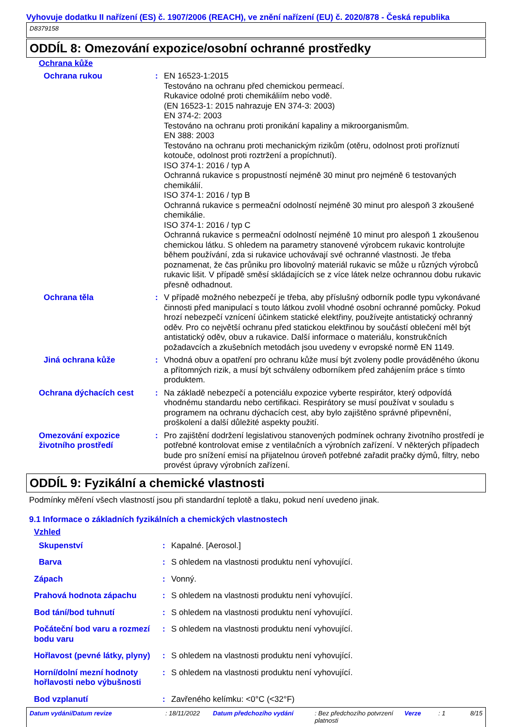Vyhovuje dodatku II nařízení (ES) č. 1907/2006 (REACH), ve znění nařízení (EU) č. 2020/878 - Česká republika
D8379158
ODDÍL 8: Omezování expozice/osobní ochranné prostředky
Ochrana kůže
Ochrana rukou : EN 16523-1:2015
Testováno na ochranu před chemickou permeací.
Rukavice odolné proti chemikáliím nebo vodě.
(EN 16523-1: 2015 nahrazuje EN 374-3: 2003)
EN 374-2: 2003
Testováno na ochranu proti pronikání kapaliny a mikroorganismům.
EN 388: 2003
Testováno na ochranu proti mechanickým rizikům (otěru, odolnost proti proříznutí kotouče, odolnost proti roztržení a propíchnutí).
ISO 374-1: 2016 / typ A
Ochranná rukavice s propustností nejméně 30 minut pro nejméně 6 testovaných chemikálií.
ISO 374-1: 2016 / typ B
Ochranná rukavice s permeační odolností nejméně 30 minut pro alespoň 3 zkoušené chemikálie.
ISO 374-1: 2016 / typ C
Ochranná rukavice s permeační odolností nejméně 10 minut pro alespoň 1 zkoušenou chemickou látku. S ohledem na parametry stanovené výrobcem rukavic kontrolujte během používání, zda si rukavice uchovávají své ochranné vlastnosti. Je třeba poznamenat, že čas průniku pro libovolný materiál rukavic se může u různých výrobců rukavic lišit. V případě směsí skládajících se z více látek nelze ochrannou dobu rukavic přesně odhadnout.
Ochrana těla : V případě možného nebezpečí je třeba, aby příslušný odborník podle typu vykonávané činnosti před manipulací s touto látkou zvolil vhodné osobní ochranné pomůcky. Pokud hrozí nebezpečí vznícení účinkem statické elektřiny, používejte antistatický ochranný oděv. Pro co největší ochranu před statickou elektřinou by součástí oblečení měl být antistatický oděv, obuv a rukavice. Další informace o materiálu, konstrukčních požadavcích a zkušebních metodách jsou uvedeny v evropské normě EN 1149.
Jiná ochrana kůže : Vhodná obuv a opatření pro ochranu kůže musí být zvoleny podle prováděného úkonu a přítomných rizik, a musí být schváleny odborníkem před zahájením práce s tímto produktem.
Ochrana dýchacích cest : Na základě nebezpečí a potenciálu expozice vyberte respirátor, který odpovídá vhodnému standardu nebo certifikaci. Respirátory se musí používat v souladu s programem na ochranu dýchacích cest, aby bylo zajištěno správné připevnění, proškolení a další důležité aspekty použití.
Omezování expozice životního prostředí
: Pro zajištění dodržení legislativou stanovených podmínek ochrany životního prostředí je potřebné kontrolovat emise z ventilačních a výrobních zařízení. V některých případech bude pro snížení emisí na přijatelnou úroveň potřebné zařadit pračky dýmů, filtry, nebo provést úpravy výrobních zařízení.
ODDÍL 9: Fyzikální a chemické vlastnosti
Podmínky měření všech vlastností jsou při standardní teplotě a tlaku, pokud není uvedeno jinak.
9.1 Informace o základních fyzikálních a chemických vlastnostech
Vzhled
Skupenství : Kapalné. [Aerosol.]
Barva : S ohledem na vlastnosti produktu není vyhovující.
Zápach : Vonný.
Prahová hodnota zápachu : S ohledem na vlastnosti produktu není vyhovující.
Bod tání/bod tuhnutí : S ohledem na vlastnosti produktu není vyhovující.
Počáteční bod varu a rozmezí bodu varu
: S ohledem na vlastnosti produktu není vyhovující.
Hořlavost (pevné látky, plyny)
: S ohledem na vlastnosti produktu není vyhovující.
Horní/dolní mezní hodnoty hořlavosti nebo výbušnosti
: S ohledem na vlastnosti produktu není vyhovující.
Bod vzplanutí : Zavřeného kelímku: <0°C (<32°F)
Datum vydání/Datum revize: 18/11/2022 Datum předchozího vydání: Bez předchozího potvrzení platnosti Verze: 1 8/15